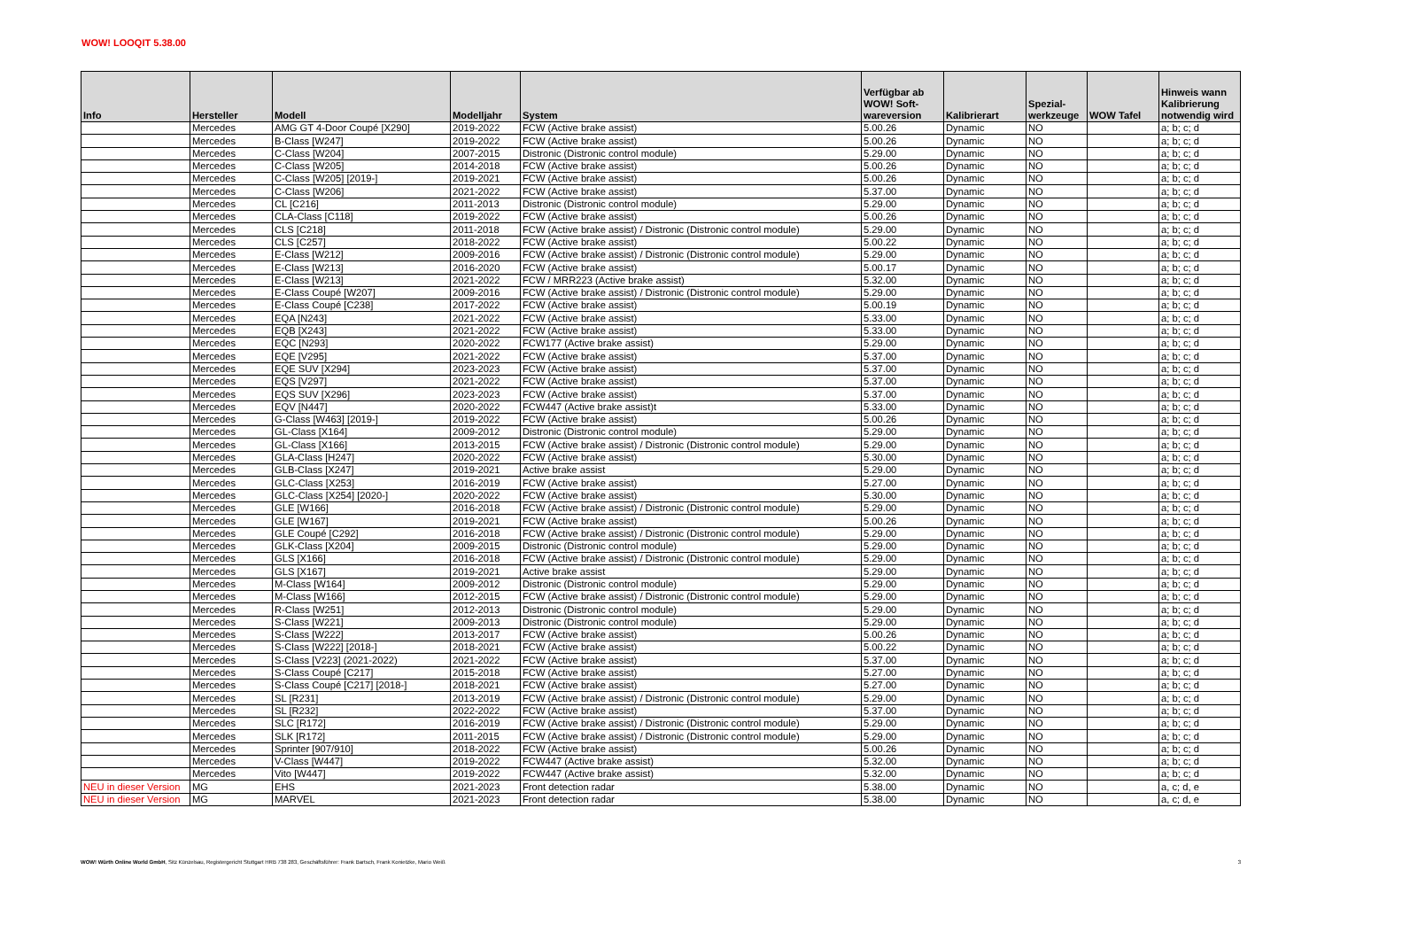WOW! LOOQIT 5.38.00
| Info | Hersteller | Modell | Modelljahr | System | Verfügbar ab WOW! Soft- wareversion | Kalibrierart | Spezial- werkzeuge | WOW Tafel | Hinweis wann Kalibrierung notwendig wird |
| --- | --- | --- | --- | --- | --- | --- | --- | --- | --- |
| | Mercedes | AMG GT 4-Door Coupé [X290] | 2019-2022 | FCW (Active brake assist) | 5.00.26 | Dynamic | NO | | a; b; c; d |
| | Mercedes | B-Class [W247] | 2019-2022 | FCW (Active brake assist) | 5.00.26 | Dynamic | NO | | a; b; c; d |
| | Mercedes | C-Class [W204] | 2007-2015 | Distronic (Distronic control module) | 5.29.00 | Dynamic | NO | | a; b; c; d |
| | Mercedes | C-Class [W205] | 2014-2018 | FCW (Active brake assist) | 5.00.26 | Dynamic | NO | | a; b; c; d |
| | Mercedes | C-Class [W205] [2019-] | 2019-2021 | FCW (Active brake assist) | 5.00.26 | Dynamic | NO | | a; b; c; d |
| | Mercedes | C-Class [W206] | 2021-2022 | FCW (Active brake assist) | 5.37.00 | Dynamic | NO | | a; b; c; d |
| | Mercedes | CL [C216] | 2011-2013 | Distronic (Distronic control module) | 5.29.00 | Dynamic | NO | | a; b; c; d |
| | Mercedes | CLA-Class [C118] | 2019-2022 | FCW (Active brake assist) | 5.00.26 | Dynamic | NO | | a; b; c; d |
| | Mercedes | CLS [C218] | 2011-2018 | FCW (Active brake assist) / Distronic (Distronic control module) | 5.29.00 | Dynamic | NO | | a; b; c; d |
| | Mercedes | CLS [C257] | 2018-2022 | FCW (Active brake assist) | 5.00.22 | Dynamic | NO | | a; b; c; d |
| | Mercedes | E-Class [W212] | 2009-2016 | FCW (Active brake assist) / Distronic (Distronic control module) | 5.29.00 | Dynamic | NO | | a; b; c; d |
| | Mercedes | E-Class [W213] | 2016-2020 | FCW (Active brake assist) | 5.00.17 | Dynamic | NO | | a; b; c; d |
| | Mercedes | E-Class [W213] | 2021-2022 | FCW / MRR223 (Active brake assist) | 5.32.00 | Dynamic | NO | | a; b; c; d |
| | Mercedes | E-Class Coupé [W207] | 2009-2016 | FCW (Active brake assist) / Distronic (Distronic control module) | 5.29.00 | Dynamic | NO | | a; b; c; d |
| | Mercedes | E-Class Coupé [C238] | 2017-2022 | FCW (Active brake assist) | 5.00.19 | Dynamic | NO | | a; b; c; d |
| | Mercedes | EQA [N243] | 2021-2022 | FCW (Active brake assist) | 5.33.00 | Dynamic | NO | | a; b; c; d |
| | Mercedes | EQB [X243] | 2021-2022 | FCW (Active brake assist) | 5.33.00 | Dynamic | NO | | a; b; c; d |
| | Mercedes | EQC [N293] | 2020-2022 | FCW177 (Active brake assist) | 5.29.00 | Dynamic | NO | | a; b; c; d |
| | Mercedes | EQE [V295] | 2021-2022 | FCW (Active brake assist) | 5.37.00 | Dynamic | NO | | a; b; c; d |
| | Mercedes | EQE SUV [X294] | 2023-2023 | FCW (Active brake assist) | 5.37.00 | Dynamic | NO | | a; b; c; d |
| | Mercedes | EQS [V297] | 2021-2022 | FCW (Active brake assist) | 5.37.00 | Dynamic | NO | | a; b; c; d |
| | Mercedes | EQS SUV [X296] | 2023-2023 | FCW (Active brake assist) | 5.37.00 | Dynamic | NO | | a; b; c; d |
| | Mercedes | EQV [N447] | 2020-2022 | FCW447 (Active brake assist)t | 5.33.00 | Dynamic | NO | | a; b; c; d |
| | Mercedes | G-Class [W463] [2019-] | 2019-2022 | FCW (Active brake assist) | 5.00.26 | Dynamic | NO | | a; b; c; d |
| | Mercedes | GL-Class [X164] | 2009-2012 | Distronic (Distronic control module) | 5.29.00 | Dynamic | NO | | a; b; c; d |
| | Mercedes | GL-Class [X166] | 2013-2015 | FCW (Active brake assist) / Distronic (Distronic control module) | 5.29.00 | Dynamic | NO | | a; b; c; d |
| | Mercedes | GLA-Class [H247] | 2020-2022 | FCW (Active brake assist) | 5.30.00 | Dynamic | NO | | a; b; c; d |
| | Mercedes | GLB-Class [X247] | 2019-2021 | Active brake assist | 5.29.00 | Dynamic | NO | | a; b; c; d |
| | Mercedes | GLC-Class [X253] | 2016-2019 | FCW (Active brake assist) | 5.27.00 | Dynamic | NO | | a; b; c; d |
| | Mercedes | GLC-Class [X254] [2020-] | 2020-2022 | FCW (Active brake assist) | 5.30.00 | Dynamic | NO | | a; b; c; d |
| | Mercedes | GLE [W166] | 2016-2018 | FCW (Active brake assist) / Distronic (Distronic control module) | 5.29.00 | Dynamic | NO | | a; b; c; d |
| | Mercedes | GLE [W167] | 2019-2021 | FCW (Active brake assist) | 5.00.26 | Dynamic | NO | | a; b; c; d |
| | Mercedes | GLE Coupé [C292] | 2016-2018 | FCW (Active brake assist) / Distronic (Distronic control module) | 5.29.00 | Dynamic | NO | | a; b; c; d |
| | Mercedes | GLK-Class [X204] | 2009-2015 | Distronic (Distronic control module) | 5.29.00 | Dynamic | NO | | a; b; c; d |
| | Mercedes | GLS [X166] | 2016-2018 | FCW (Active brake assist) / Distronic (Distronic control module) | 5.29.00 | Dynamic | NO | | a; b; c; d |
| | Mercedes | GLS [X167] | 2019-2021 | Active brake assist | 5.29.00 | Dynamic | NO | | a; b; c; d |
| | Mercedes | M-Class [W164] | 2009-2012 | Distronic (Distronic control module) | 5.29.00 | Dynamic | NO | | a; b; c; d |
| | Mercedes | M-Class [W166] | 2012-2015 | FCW (Active brake assist) / Distronic (Distronic control module) | 5.29.00 | Dynamic | NO | | a; b; c; d |
| | Mercedes | R-Class [W251] | 2012-2013 | Distronic (Distronic control module) | 5.29.00 | Dynamic | NO | | a; b; c; d |
| | Mercedes | S-Class [W221] | 2009-2013 | Distronic (Distronic control module) | 5.29.00 | Dynamic | NO | | a; b; c; d |
| | Mercedes | S-Class [W222] | 2013-2017 | FCW (Active brake assist) | 5.00.26 | Dynamic | NO | | a; b; c; d |
| | Mercedes | S-Class [W222] [2018-] | 2018-2021 | FCW (Active brake assist) | 5.00.22 | Dynamic | NO | | a; b; c; d |
| | Mercedes | S-Class [V223] (2021-2022) | 2021-2022 | FCW (Active brake assist) | 5.37.00 | Dynamic | NO | | a; b; c; d |
| | Mercedes | S-Class Coupé [C217] | 2015-2018 | FCW (Active brake assist) | 5.27.00 | Dynamic | NO | | a; b; c; d |
| | Mercedes | S-Class Coupé [C217] [2018-] | 2018-2021 | FCW (Active brake assist) | 5.27.00 | Dynamic | NO | | a; b; c; d |
| | Mercedes | SL [R231] | 2013-2019 | FCW (Active brake assist) / Distronic (Distronic control module) | 5.29.00 | Dynamic | NO | | a; b; c; d |
| | Mercedes | SL [R232] | 2022-2022 | FCW (Active brake assist) | 5.37.00 | Dynamic | NO | | a; b; c; d |
| | Mercedes | SLC [R172] | 2016-2019 | FCW (Active brake assist) / Distronic (Distronic control module) | 5.29.00 | Dynamic | NO | | a; b; c; d |
| | Mercedes | SLK [R172] | 2011-2015 | FCW (Active brake assist) / Distronic (Distronic control module) | 5.29.00 | Dynamic | NO | | a; b; c; d |
| | Mercedes | Sprinter [907/910] | 2018-2022 | FCW (Active brake assist) | 5.00.26 | Dynamic | NO | | a; b; c; d |
| | Mercedes | V-Class [W447] | 2019-2022 | FCW447 (Active brake assist) | 5.32.00 | Dynamic | NO | | a; b; c; d |
| | Mercedes | Vito [W447] | 2019-2022 | FCW447 (Active brake assist) | 5.32.00 | Dynamic | NO | | a; b; c; d |
| NEU in dieser Version | MG | EHS | 2021-2023 | Front detection radar | 5.38.00 | Dynamic | NO | | a, c; d, e |
| NEU in dieser Version | MG | MARVEL | 2021-2023 | Front detection radar | 5.38.00 | Dynamic | NO | | a, c; d, e |
WOW! Würth Online World GmbH, Sitz Künzelsau, Registergericht Stuttgart HRB 738 283, Geschäftsführer: Frank Bartsch, Frank Konietzke, Mario Weiß 3